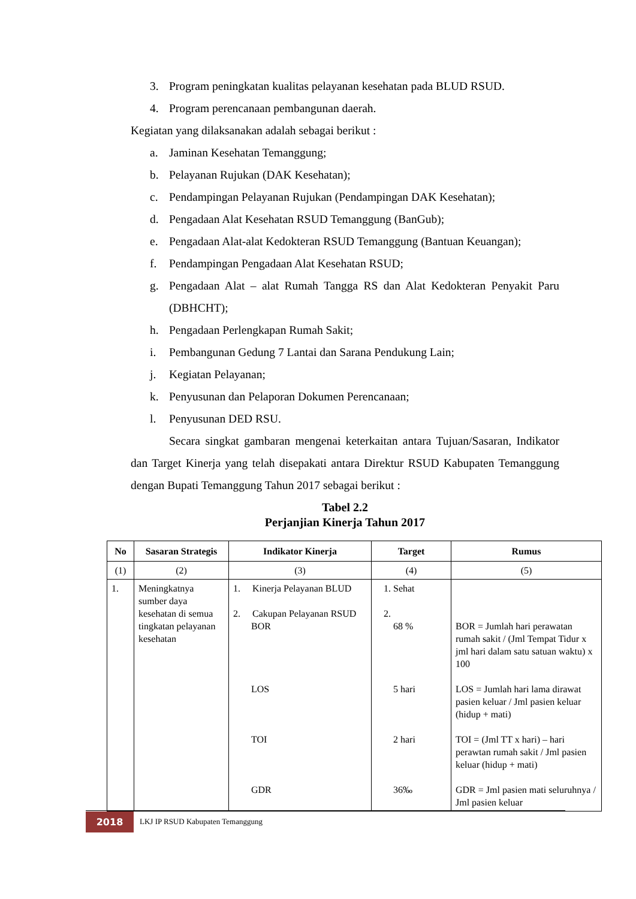3. Program peningkatan kualitas pelayanan kesehatan pada BLUD RSUD.
4. Program perencanaan pembangunan daerah.
Kegiatan yang dilaksanakan adalah sebagai berikut :
a. Jaminan Kesehatan Temanggung;
b. Pelayanan Rujukan (DAK Kesehatan);
c. Pendampingan Pelayanan Rujukan (Pendampingan DAK Kesehatan);
d. Pengadaan Alat Kesehatan RSUD Temanggung (BanGub);
e. Pengadaan Alat-alat Kedokteran RSUD Temanggung (Bantuan Keuangan);
f. Pendampingan Pengadaan Alat Kesehatan RSUD;
g. Pengadaan Alat – alat Rumah Tangga RS dan Alat Kedokteran Penyakit Paru (DBHCHT);
h. Pengadaan Perlengkapan Rumah Sakit;
i. Pembangunan Gedung 7 Lantai dan Sarana Pendukung Lain;
j. Kegiatan Pelayanan;
k. Penyusunan dan Pelaporan Dokumen Perencanaan;
l. Penyusunan DED RSU.
Secara singkat gambaran mengenai keterkaitan antara Tujuan/Sasaran, Indikator dan Target Kinerja yang telah disepakati antara Direktur RSUD Kabupaten Temanggung dengan Bupati Temanggung Tahun 2017 sebagai berikut :
Tabel 2.2
Perjanjian Kinerja Tahun 2017
| No | Sasaran Strategis | Indikator Kinerja | Target | Rumus |
| --- | --- | --- | --- | --- |
| (1) | (2) | (3) | (4) | (5) |
| 1. | Meningkatnya sumber daya kesehatan di semua tingkatan pelayanan kesehatan | 1. Kinerja Pelayanan BLUD 2. Cakupan Pelayanan RSUD BOR LOS TOI GDR | 1. Sehat 2. 68 % 5 hari 2 hari 36‰ | BOR = Jumlah hari perawatan rumah sakit / (Jml Tempat Tidur x jml hari dalam satu satuan waktu) x 100 LOS = Jumlah hari lama dirawat pasien keluar / Jml pasien keluar (hidup + mati) TOI = (Jml TT x hari) – hari perawtan rumah sakit / Jml pasien keluar (hidup + mati) GDR = Jml pasien mati seluruhnya / Jml pasien keluar |
2018
LKJ IP RSUD Kabupaten Temanggung